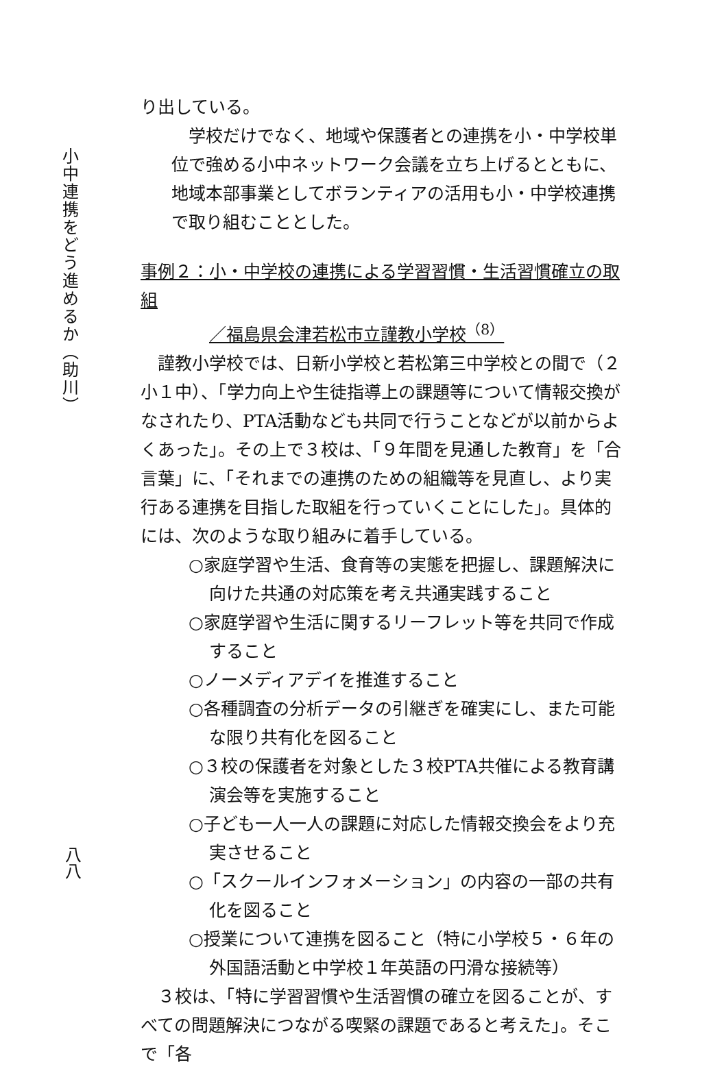小中連携をどう進めるか（助川）
八八
り出している。
学校だけでなく、地域や保護者との連携を小・中学校単位で強める小中ネットワーク会議を立ち上げるとともに、地域本部事業としてボランティアの活用も小・中学校連携で取り組むこととした。
事例２：小・中学校の連携による学習習慣・生活習慣確立の取組
／福島県会津若松市立謹教小学校<sup>（8）</sup>
謹教小学校では、日新小学校と若松第三中学校との間で（２小１中）、「学力向上や生徒指導上の課題等について情報交換がなされたり、PTA活動なども共同で行うことなどが以前からよくあった」。その上で３校は、「９年間を見通した教育」を「合言葉」に、「それまでの連携のための組織等を見直し、より実行ある連携を目指した取組を行っていくことにした」。具体的には、次のような取り組みに着手している。
○家庭学習や生活、食育等の実態を把握し、課題解決に向けた共通の対応策を考え共通実践すること
○家庭学習や生活に関するリーフレット等を共同で作成すること
○ノーメディアデイを推進すること
○各種調査の分析データの引継ぎを確実にし、また可能な限り共有化を図ること
○３校の保護者を対象とした３校PTA共催による教育講演会等を実施すること
○子ども一人一人の課題に対応した情報交換会をより充実させること
○「スクールインフォメーション」の内容の一部の共有化を図ること
○授業について連携を図ること（特に小学校５・６年の外国語活動と中学校１年英語の円滑な接続等）
３校は、「特に学習習慣や生活習慣の確立を図ることが、すべての問題解決につながる喫緊の課題であると考えた」。そこで「各